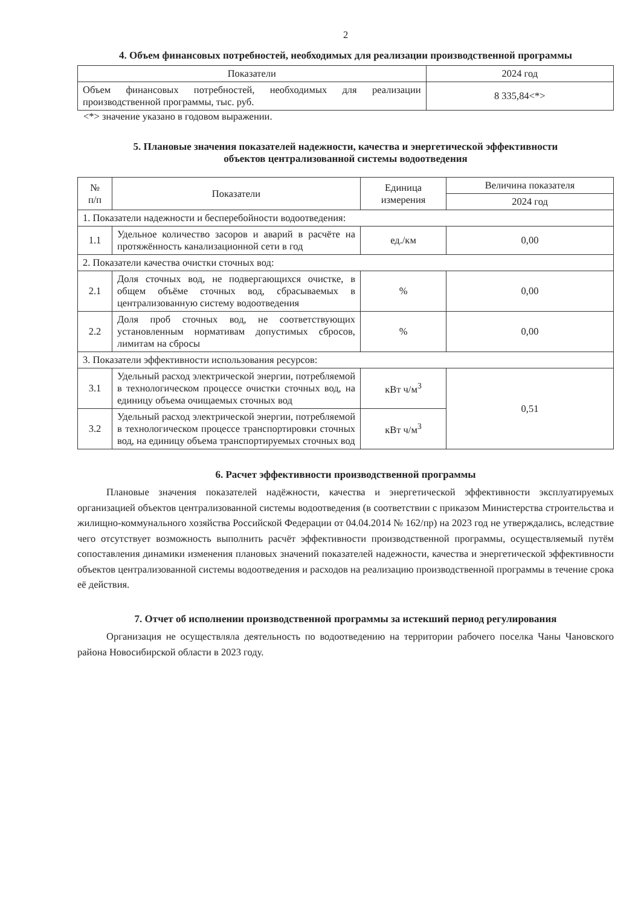2
4. Объем финансовых потребностей, необходимых для реализации производственной программы
| Показатели | 2024 год |
| --- | --- |
| Объем финансовых потребностей, необходимых для реализации производственной программы, тыс. руб. | 8 335,84<*> |
<*> значение указано в годовом выражении.
5. Плановые значения показателей надежности, качества и энергетической эффективности
объектов централизованной системы водоотведения
| № п/п | Показатели | Единица измерения | Величина показателя |
| --- | --- | --- | --- |
| | | | 2024 год |
| 1. Показатели надежности и бесперебойности водоотведения: | | | |
| 1.1 | Удельное количество засоров и аварий в расчёте на протяжённость канализационной сети в год | ед./км | 0,00 |
| 2. Показатели качества очистки сточных вод: | | | |
| 2.1 | Доля сточных вод, не подвергающихся очистке, в общем объёме сточных вод, сбрасываемых в централизованную систему водоотведения | % | 0,00 |
| 2.2 | Доля проб сточных вод, не соответствующих установленным нормативам допустимых сбросов, лимитам на сбросы | % | 0,00 |
| 3. Показатели эффективности использования ресурсов: | | | |
| 3.1 | Удельный расход электрической энергии, потребляемой в технологическом процессе очистки сточных вод, на единицу объема очищаемых сточных вод | кВт ч/м<sup>3</sup> | 0,51 |
| 3.2 | Удельный расход электрической энергии, потребляемой в технологическом процессе транспортировки сточных вод, на единицу объема транспортируемых сточных вод | кВт ч/м<sup>3</sup> | |
6. Расчет эффективности производственной программы
Плановые значения показателей надёжности, качества и энергетической эффективности эксплуатируемых организацией объектов централизованной системы водоотведения (в соответствии с приказом Министерства строительства и жилищно-коммунального хозяйства Российской Федерации от 04.04.2014 № 162/пр) на 2023 год не утверждались, вследствие чего отсутствует возможность выполнить расчёт эффективности производственной программы, осуществляемый путём сопоставления динамики изменения плановых значений показателей надежности, качества и энергетической эффективности объектов централизованной системы водоотведения и расходов на реализацию производственной программы в течение срока её действия.
7. Отчет об исполнении производственной программы за истекший период регулирования
Организация не осуществляла деятельность по водоотведению на территории рабочего поселка Чаны Чановского района Новосибирской области в 2023 году.